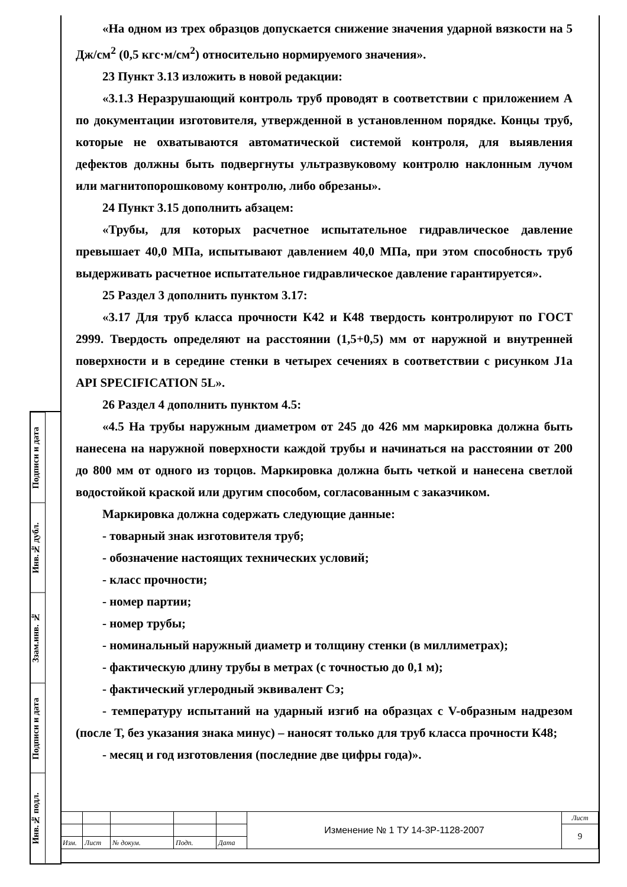Подписи и дата
Инв.№ дубл.
Ззам.инв. №
Подписи и дата
Инв.№ подл.
«На одном из трех образцов допускается снижение значения ударной вязкости на 5 Дж/см<sup>2</sup> (0,5 кгс·м/см<sup>2</sup>) относительно нормируемого значения».
23 Пункт 3.13 изложить в новой редакции:
«3.1.3 Неразрушающий контроль труб проводят в соответствии с приложением А по документации изготовителя, утвержденной в установленном порядке. Концы труб, которые не охватываются автоматической системой контроля, для выявления дефектов должны быть подвергнуты ультразвуковому контролю наклонным лучом или магнитопорошковому контролю, либо обрезаны».
24 Пункт 3.15 дополнить абзацем:
«Трубы, для которых расчетное испытательное гидравлическое давление превышает 40,0 МПа, испытывают давлением 40,0 МПа, при этом способность труб выдерживать расчетное испытательное гидравлическое давление гарантируется».
25 Раздел 3 дополнить пунктом 3.17:
«3.17 Для труб класса прочности К42 и К48 твердость контролируют по ГОСТ 2999. Твердость определяют на расстоянии (1,5+0,5) мм от наружной и внутренней поверхности и в середине стенки в четырех сечениях в соответствии с рисунком J1a API SPECIFICATION 5L».
26 Раздел 4 дополнить пунктом 4.5:
«4.5 На трубы наружным диаметром от 245 до 426 мм маркировка должна быть нанесена на наружной поверхности каждой трубы и начинаться на расстоянии от 200 до 800 мм от одного из торцов. Маркировка должна быть четкой и нанесена светлой водостойкой краской или другим способом, согласованным с заказчиком.
Маркировка должна содержать следующие данные:
- товарный знак изготовителя труб;
- обозначение настоящих технических условий;
- класс прочности;
- номер партии;
- номер трубы;
- номинальный наружный диаметр и толщину стенки (в миллиметрах);
- фактическую длину трубы в метрах (с точностью до 0,1 м);
- фактический углеродный эквивалент Сэ;
- температуру испытаний на ударный изгиб на образцах с V-образным надрезом (после Т, без указания знака минус) – наносят только для труб класса прочности К48;
- месяц и год изготовления (последние две цифры года)».
| | | | | | Изменение № 1 ТУ 14-3Р-1128-2007 | Лист |
| | | | | | | 9 |
| Изм. | Лист | № докум. | Подп. | Дата | | |